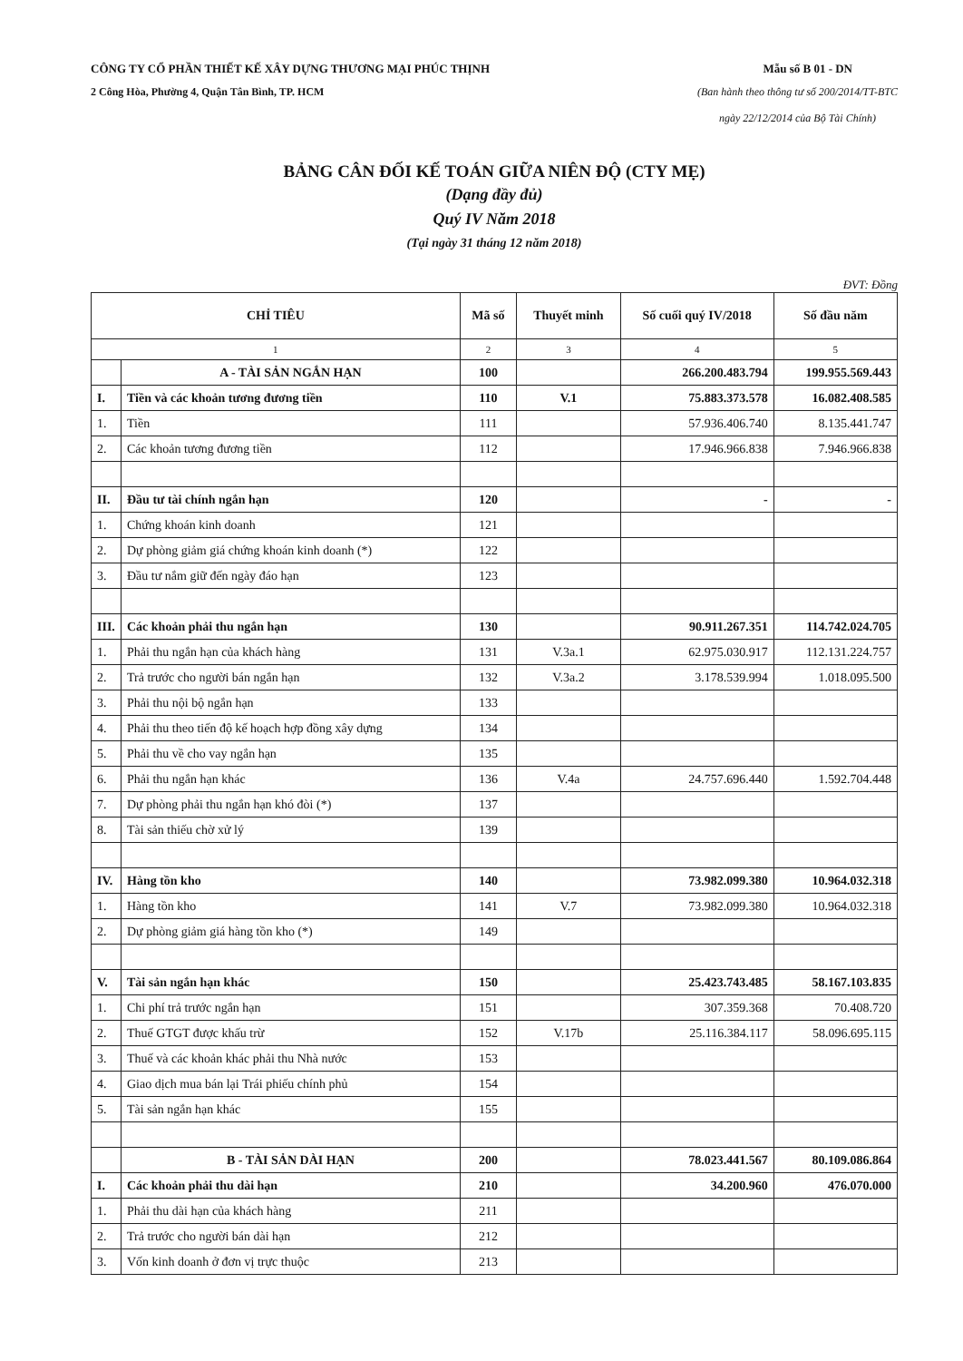CÔNG TY CỔ PHẦN THIẾT KẾ XÂY DỰNG THƯƠNG MẠI PHÚC THỊNH Mẫu số B 01 - DN
2 Công Hòa, Phường 4, Quận Tân Bình, TP. HCM (Ban hành theo thông tư số 200/2014/TT-BTC
ngày 22/12/2014 của Bộ Tài Chính)
BẢNG CÂN ĐỐI KẾ TOÁN GIỮA NIÊN ĐỘ (CTY MẸ)
(Dạng đầy đủ)
Quý IV Năm 2018
(Tại ngày 31 tháng 12 năm 2018)
ĐVT: Đồng
| CHỈ TIÊU | | Mã số | Thuyết minh | Số cuối quý IV/2018 | Số đầu năm |
| --- | --- | --- | --- | --- | --- |
| 1 | | 2 | 3 | 4 | 5 |
| | A - TÀI SẢN NGẮN HẠN | 100 | | 266.200.483.794 | 199.955.569.443 |
| I. | Tiền và các khoản tương đương tiền | 110 | V.1 | 75.883.373.578 | 16.082.408.585 |
| 1. | Tiền | 111 | | 57.936.406.740 | 8.135.441.747 |
| 2. | Các khoản tương đương tiền | 112 | | 17.946.966.838 | 7.946.966.838 |
| II. | Đầu tư tài chính ngắn hạn | 120 | | - | - |
| 1. | Chứng khoán kinh doanh | 121 | | | |
| 2. | Dự phòng giảm giá chứng khoán kinh doanh (*) | 122 | | | |
| 3. | Đầu tư nắm giữ đến ngày đáo hạn | 123 | | | |
| III. | Các khoản phải thu ngắn hạn | 130 | | 90.911.267.351 | 114.742.024.705 |
| 1. | Phải thu ngắn hạn của khách hàng | 131 | V.3a.1 | 62.975.030.917 | 112.131.224.757 |
| 2. | Trả trước cho người bán ngắn hạn | 132 | V.3a.2 | 3.178.539.994 | 1.018.095.500 |
| 3. | Phải thu nội bộ ngắn hạn | 133 | | | |
| 4. | Phải thu theo tiến độ kế hoạch hợp đồng xây dựng | 134 | | | |
| 5. | Phải thu về cho vay ngắn hạn | 135 | | | |
| 6. | Phải thu ngắn hạn khác | 136 | V.4a | 24.757.696.440 | 1.592.704.448 |
| 7. | Dự phòng phải thu ngắn hạn khó đòi (*) | 137 | | | |
| 8. | Tài sản thiếu chờ xử lý | 139 | | | |
| IV. | Hàng tồn kho | 140 | | 73.982.099.380 | 10.964.032.318 |
| 1. | Hàng tồn kho | 141 | V.7 | 73.982.099.380 | 10.964.032.318 |
| 2. | Dự phòng giảm giá hàng tồn kho (*) | 149 | | | |
| V. | Tài sản ngắn hạn khác | 150 | | 25.423.743.485 | 58.167.103.835 |
| 1. | Chi phí trả trước ngắn hạn | 151 | | 307.359.368 | 70.408.720 |
| 2. | Thuế GTGT được khấu trừ | 152 | V.17b | 25.116.384.117 | 58.096.695.115 |
| 3. | Thuế và các khoản khác phải thu Nhà nước | 153 | | | |
| 4. | Giao dịch mua bán lại Trái phiếu chính phủ | 154 | | | |
| 5. | Tài sản ngắn hạn khác | 155 | | | |
| | B - TÀI SẢN DÀI HẠN | 200 | | 78.023.441.567 | 80.109.086.864 |
| I. | Các khoản phải thu dài hạn | 210 | | 34.200.960 | 476.070.000 |
| 1. | Phải thu dài hạn của khách hàng | 211 | | | |
| 2. | Trả trước cho người bán dài hạn | 212 | | | |
| 3. | Vốn kinh doanh ở đơn vị trực thuộc | 213 | | | |